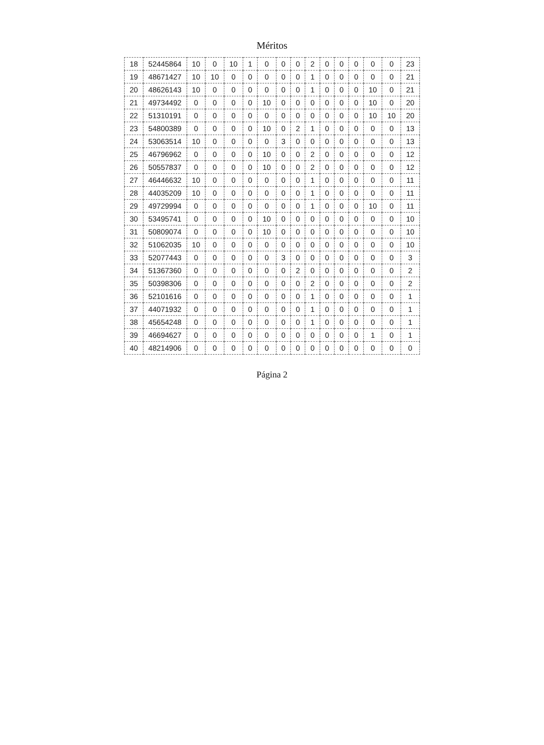Méritos
| 18 | 52445864 | 10 | 0 | 10 | 1 | 0 | 0 | 0 | 2 | 0 | 0 | 0 | 0 | 0 | 23 |
| 19 | 48671427 | 10 | 10 | 0 | 0 | 0 | 0 | 0 | 1 | 0 | 0 | 0 | 0 | 0 | 21 |
| 20 | 48626143 | 10 | 0 | 0 | 0 | 0 | 0 | 0 | 1 | 0 | 0 | 0 | 10 | 0 | 21 |
| 21 | 49734492 | 0 | 0 | 0 | 0 | 10 | 0 | 0 | 0 | 0 | 0 | 0 | 10 | 0 | 20 |
| 22 | 51310191 | 0 | 0 | 0 | 0 | 0 | 0 | 0 | 0 | 0 | 0 | 0 | 10 | 10 | 20 |
| 23 | 54800389 | 0 | 0 | 0 | 0 | 10 | 0 | 2 | 1 | 0 | 0 | 0 | 0 | 0 | 13 |
| 24 | 53063514 | 10 | 0 | 0 | 0 | 0 | 3 | 0 | 0 | 0 | 0 | 0 | 0 | 0 | 13 |
| 25 | 46796962 | 0 | 0 | 0 | 0 | 10 | 0 | 0 | 2 | 0 | 0 | 0 | 0 | 0 | 12 |
| 26 | 50557837 | 0 | 0 | 0 | 0 | 10 | 0 | 0 | 2 | 0 | 0 | 0 | 0 | 0 | 12 |
| 27 | 46446632 | 10 | 0 | 0 | 0 | 0 | 0 | 0 | 1 | 0 | 0 | 0 | 0 | 0 | 11 |
| 28 | 44035209 | 10 | 0 | 0 | 0 | 0 | 0 | 0 | 1 | 0 | 0 | 0 | 0 | 0 | 11 |
| 29 | 49729994 | 0 | 0 | 0 | 0 | 0 | 0 | 0 | 1 | 0 | 0 | 0 | 10 | 0 | 11 |
| 30 | 53495741 | 0 | 0 | 0 | 0 | 10 | 0 | 0 | 0 | 0 | 0 | 0 | 0 | 0 | 10 |
| 31 | 50809074 | 0 | 0 | 0 | 0 | 10 | 0 | 0 | 0 | 0 | 0 | 0 | 0 | 0 | 10 |
| 32 | 51062035 | 10 | 0 | 0 | 0 | 0 | 0 | 0 | 0 | 0 | 0 | 0 | 0 | 0 | 10 |
| 33 | 52077443 | 0 | 0 | 0 | 0 | 0 | 3 | 0 | 0 | 0 | 0 | 0 | 0 | 0 | 3 |
| 34 | 51367360 | 0 | 0 | 0 | 0 | 0 | 0 | 2 | 0 | 0 | 0 | 0 | 0 | 0 | 2 |
| 35 | 50398306 | 0 | 0 | 0 | 0 | 0 | 0 | 0 | 2 | 0 | 0 | 0 | 0 | 0 | 2 |
| 36 | 52101616 | 0 | 0 | 0 | 0 | 0 | 0 | 0 | 1 | 0 | 0 | 0 | 0 | 0 | 1 |
| 37 | 44071932 | 0 | 0 | 0 | 0 | 0 | 0 | 0 | 1 | 0 | 0 | 0 | 0 | 0 | 1 |
| 38 | 45654248 | 0 | 0 | 0 | 0 | 0 | 0 | 0 | 1 | 0 | 0 | 0 | 0 | 0 | 1 |
| 39 | 46694627 | 0 | 0 | 0 | 0 | 0 | 0 | 0 | 0 | 0 | 0 | 0 | 1 | 0 | 1 |
| 40 | 48214906 | 0 | 0 | 0 | 0 | 0 | 0 | 0 | 0 | 0 | 0 | 0 | 0 | 0 | 0 |
Página 2